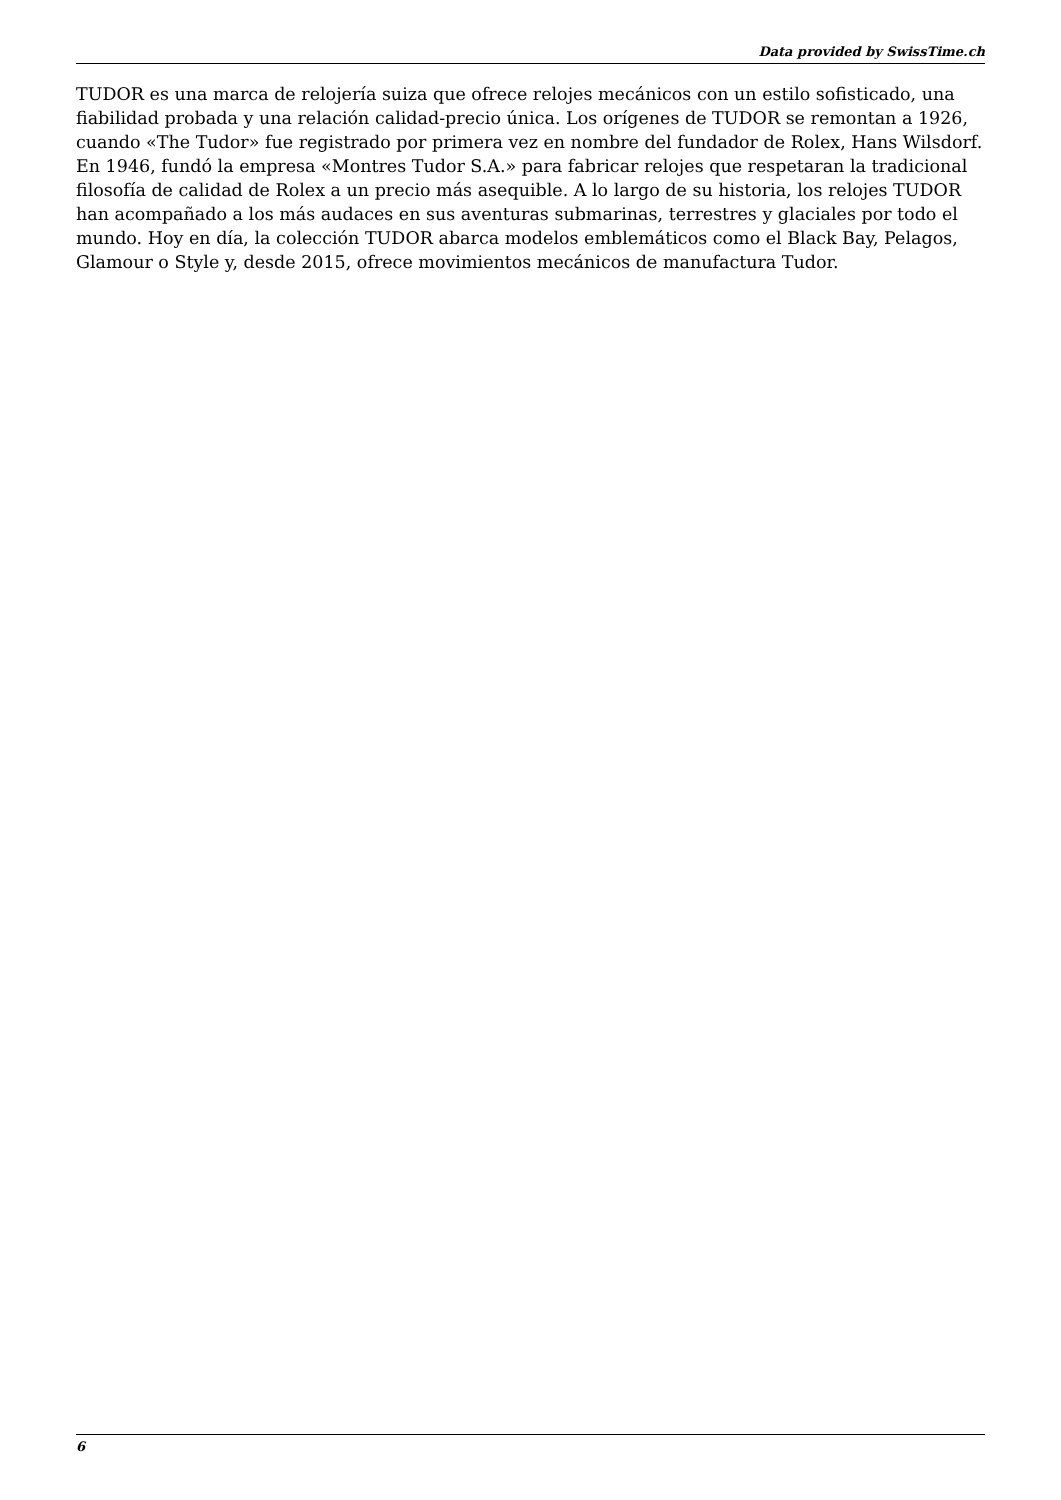Data provided by SwissTime.ch
TUDOR es una marca de relojería suiza que ofrece relojes mecánicos con un estilo sofisticado, una fiabilidad probada y una relación calidad-precio única. Los orígenes de TUDOR se remontan a 1926, cuando «The Tudor» fue registrado por primera vez en nombre del fundador de Rolex, Hans Wilsdorf. En 1946, fundó la empresa «Montres Tudor S.A.» para fabricar relojes que respetaran la tradicional filosofía de calidad de Rolex a un precio más asequible. A lo largo de su historia, los relojes TUDOR han acompañado a los más audaces en sus aventuras submarinas, terrestres y glaciales por todo el mundo. Hoy en día, la colección TUDOR abarca modelos emblemáticos como el Black Bay, Pelagos, Glamour o Style y, desde 2015, ofrece movimientos mecánicos de manufactura Tudor.
6